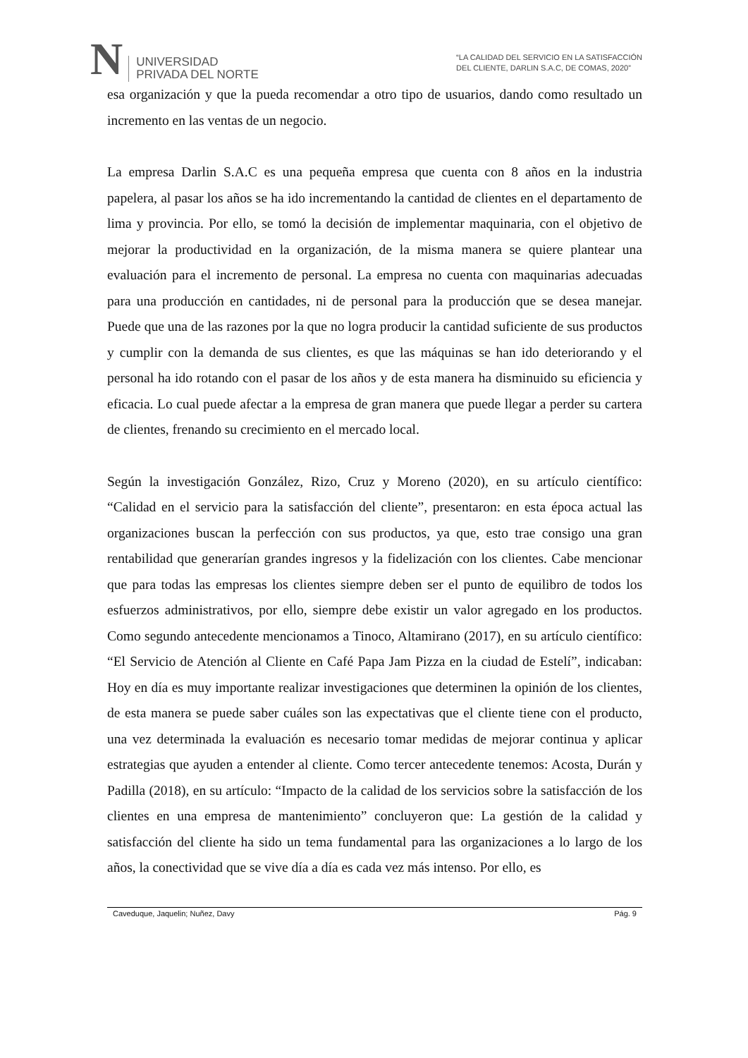N
UNIVERSIDAD
PRIVADA DEL NORTE
“LA CALIDAD DEL SERVICIO EN LA SATISFACCIÓN
DEL CLIENTE, DARLIN S.A.C, DE COMAS, 2020”
esa organización y que la pueda recomendar a otro tipo de usuarios, dando como resultado un incremento en las ventas de un negocio.
La empresa Darlin S.A.C es una pequeña empresa que cuenta con 8 años en la industria papelera, al pasar los años se ha ido incrementando la cantidad de clientes en el departamento de lima y provincia. Por ello, se tomó la decisión de implementar maquinaria, con el objetivo de mejorar la productividad en la organización, de la misma manera se quiere plantear una evaluación para el incremento de personal. La empresa no cuenta con maquinarias adecuadas para una producción en cantidades, ni de personal para la producción que se desea manejar. Puede que una de las razones por la que no logra producir la cantidad suficiente de sus productos y cumplir con la demanda de sus clientes, es que las máquinas se han ido deteriorando y el personal ha ido rotando con el pasar de los años y de esta manera ha disminuido su eficiencia y eficacia. Lo cual puede afectar a la empresa de gran manera que puede llegar a perder su cartera de clientes, frenando su crecimiento en el mercado local.
Según la investigación González, Rizo, Cruz y Moreno (2020), en su artículo científico: “Calidad en el servicio para la satisfacción del cliente”, presentaron: en esta época actual las organizaciones buscan la perfección con sus productos, ya que, esto trae consigo una gran rentabilidad que generarían grandes ingresos y la fidelización con los clientes. Cabe mencionar que para todas las empresas los clientes siempre deben ser el punto de equilibro de todos los esfuerzos administrativos, por ello, siempre debe existir un valor agregado en los productos. Como segundo antecedente mencionamos a Tinoco, Altamirano (2017), en su artículo científico: “El Servicio de Atención al Cliente en Café Papa Jam Pizza en la ciudad de Estelí”, indicaban: Hoy en día es muy importante realizar investigaciones que determinen la opinión de los clientes, de esta manera se puede saber cuáles son las expectativas que el cliente tiene con el producto, una vez determinada la evaluación es necesario tomar medidas de mejorar continua y aplicar estrategias que ayuden a entender al cliente. Como tercer antecedente tenemos: Acosta, Durán y Padilla (2018), en su artículo: “Impacto de la calidad de los servicios sobre la satisfacción de los clientes en una empresa de mantenimiento” concluyeron que: La gestión de la calidad y satisfacción del cliente ha sido un tema fundamental para las organizaciones a lo largo de los años, la conectividad que se vive día a día es cada vez más intenso. Por ello, es
Caveduque, Jaquelin; Nuñez, Davy Pág. 9